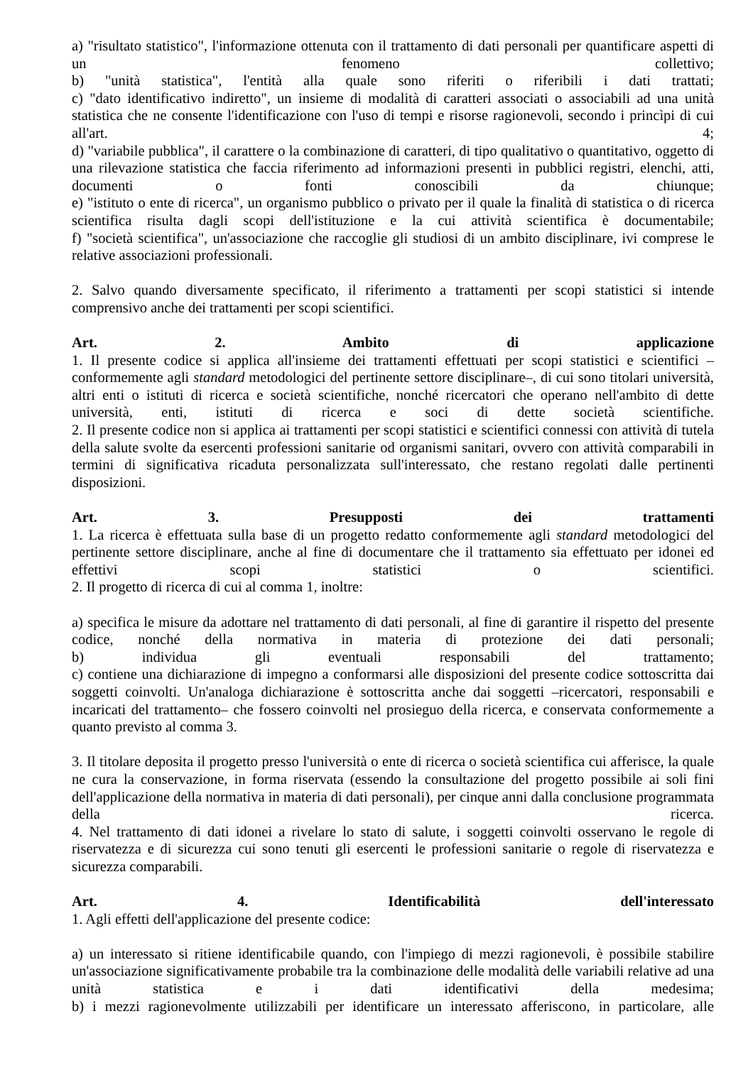a) "risultato statistico", l'informazione ottenuta con il trattamento di dati personali per quantificare aspetti di un fenomeno collettivo;
b) "unità statistica", l'entità alla quale sono riferiti o riferibili i dati trattati;
c) "dato identificativo indiretto", un insieme di modalità di caratteri associati o associabili ad una unità statistica che ne consente l'identificazione con l'uso di tempi e risorse ragionevoli, secondo i princìpi di cui all'art. 4;
d) "variabile pubblica", il carattere o la combinazione di caratteri, di tipo qualitativo o quantitativo, oggetto di una rilevazione statistica che faccia riferimento ad informazioni presenti in pubblici registri, elenchi, atti, documenti o fonti conoscibili da chiunque;
e) "istituto o ente di ricerca", un organismo pubblico o privato per il quale la finalità di statistica o di ricerca scientifica risulta dagli scopi dell'istituzione e la cui attività scientifica è documentabile;
f) "società scientifica", un'associazione che raccoglie gli studiosi di un ambito disciplinare, ivi comprese le relative associazioni professionali.
2. Salvo quando diversamente specificato, il riferimento a trattamenti per scopi statistici si intende comprensivo anche dei trattamenti per scopi scientifici.
Art. 2. Ambito di applicazione
1. Il presente codice si applica all'insieme dei trattamenti effettuati per scopi statistici e scientifici – conformemente agli standard metodologici del pertinente settore disciplinare–, di cui sono titolari università, altri enti o istituti di ricerca e società scientifiche, nonché ricercatori che operano nell'ambito di dette università, enti, istituti di ricerca e soci di dette società scientifiche.
2. Il presente codice non si applica ai trattamenti per scopi statistici e scientifici connessi con attività di tutela della salute svolte da esercenti professioni sanitarie od organismi sanitari, ovvero con attività comparabili in termini di significativa ricaduta personalizzata sull'interessato, che restano regolati dalle pertinenti disposizioni.
Art. 3. Presupposti dei trattamenti
1. La ricerca è effettuata sulla base di un progetto redatto conformemente agli standard metodologici del pertinente settore disciplinare, anche al fine di documentare che il trattamento sia effettuato per idonei ed effettivi scopi statistici o scientifici.
2. Il progetto di ricerca di cui al comma 1, inoltre:
a) specifica le misure da adottare nel trattamento di dati personali, al fine di garantire il rispetto del presente codice, nonché della normativa in materia di protezione dei dati personali;
b) individua gli eventuali responsabili del trattamento;
c) contiene una dichiarazione di impegno a conformarsi alle disposizioni del presente codice sottoscritta dai soggetti coinvolti. Un'analoga dichiarazione è sottoscritta anche dai soggetti –ricercatori, responsabili e incaricati del trattamento– che fossero coinvolti nel prosieguo della ricerca, e conservata conformemente a quanto previsto al comma 3.
3. Il titolare deposita il progetto presso l'università o ente di ricerca o società scientifica cui afferisce, la quale ne cura la conservazione, in forma riservata (essendo la consultazione del progetto possibile ai soli fini dell'applicazione della normativa in materia di dati personali), per cinque anni dalla conclusione programmata della ricerca.
4. Nel trattamento di dati idonei a rivelare lo stato di salute, i soggetti coinvolti osservano le regole di riservatezza e di sicurezza cui sono tenuti gli esercenti le professioni sanitarie o regole di riservatezza e sicurezza comparabili.
Art. 4. Identificabilità dell'interessato
1. Agli effetti dell'applicazione del presente codice:
a) un interessato si ritiene identificabile quando, con l'impiego di mezzi ragionevoli, è possibile stabilire un'associazione significativamente probabile tra la combinazione delle modalità delle variabili relative ad una unità statistica e i dati identificativi della medesima;
b) i mezzi ragionevolmente utilizzabili per identificare un interessato afferiscono, in particolare, alle